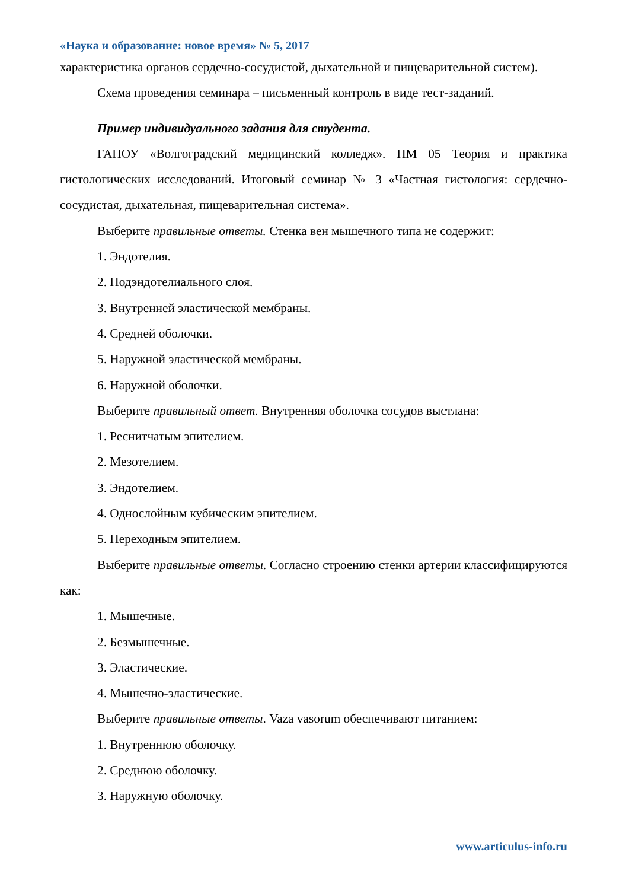«Наука и образование: новое время» № 5, 2017
характеристика органов сердечно-сосудистой, дыхательной и пищеварительной систем).
Схема проведения семинара – письменный контроль в виде тест-заданий.
Пример индивидуального задания для студента.
ГАПОУ «Волгоградский медицинский колледж». ПМ 05 Теория и практика гистологических исследований. Итоговый семинар № 3 «Частная гистология: сердечно-сосудистая, дыхательная, пищеварительная система».
Выберите правильные ответы. Стенка вен мышечного типа не содержит:
1. Эндотелия.
2. Подэндотелиального слоя.
3. Внутренней эластической мембраны.
4. Средней оболочки.
5. Наружной эластической мембраны.
6. Наружной оболочки.
Выберите правильный ответ. Внутренняя оболочка сосудов выстлана:
1. Реснитчатым эпителием.
2. Мезотелием.
3. Эндотелием.
4. Однослойным кубическим эпителием.
5. Переходным эпителием.
Выберите правильные ответы. Согласно строению стенки артерии классифицируются как:
1. Мышечные.
2. Безмышечные.
3. Эластические.
4. Мышечно-эластические.
Выберите правильные ответы. Vaza vasorum обеспечивают питанием:
1. Внутреннюю оболочку.
2. Среднюю оболочку.
3. Наружную оболочку.
www.articulus-info.ru